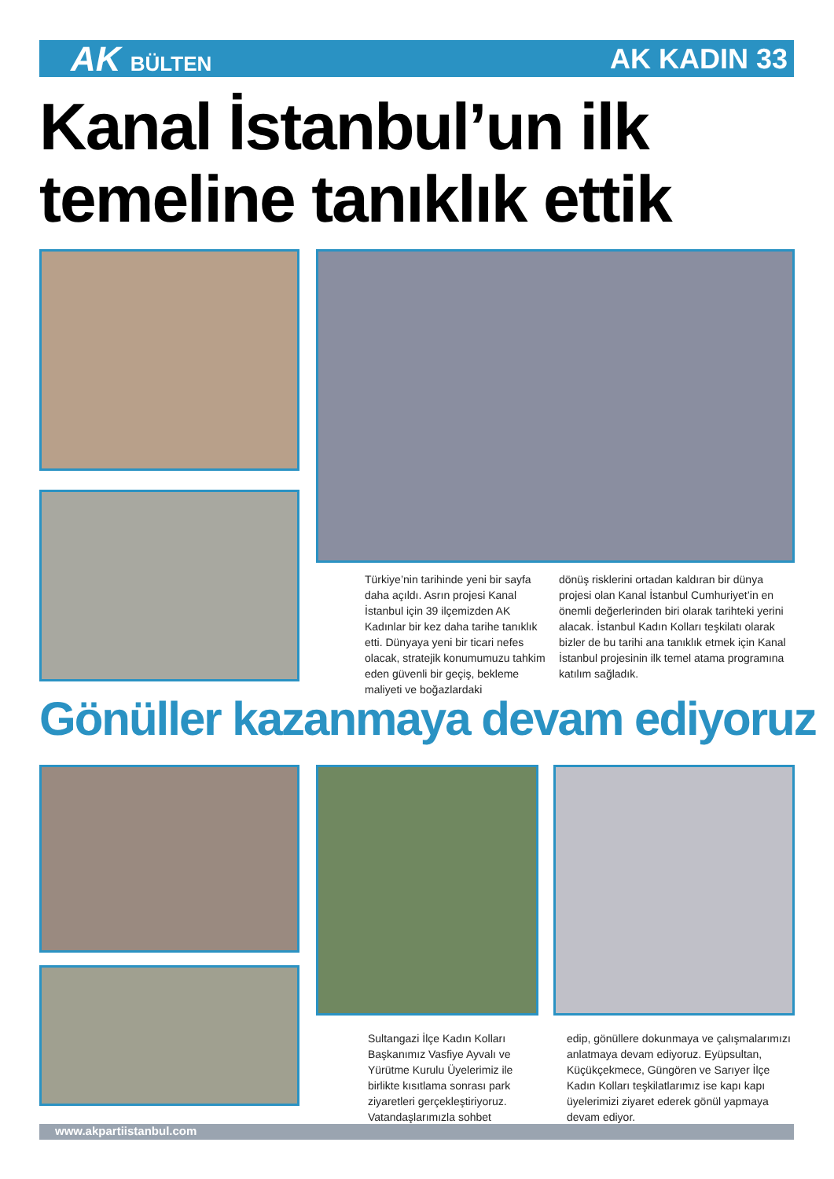AK BÜLTEN
AK KADIN 33
Kanal İstanbul’un ilk
temeline tanıklık ettik
Türkiye’nin tarihinde yeni bir sayfa daha açıldı. Asrın projesi Kanal İstanbul için 39 ilçemizden AK Kadınlar bir kez daha tarihe tanıklık etti. Dünyaya yeni bir ticari nefes olacak, stratejik konumumuzu tahkim eden güvenli bir geçiş, bekleme maliyeti ve boğazlardaki
dönüş risklerini ortadan kaldıran bir dünya projesi olan Kanal İstanbul Cumhuriyet’in en önemli değerlerinden biri olarak tarihteki yerini alacak. İstanbul Kadın Kolları teşkilatı olarak bizler de bu tarihi ana tanıklık etmek için Kanal İstanbul projesinin ilk temel atama programına katılım sağladık.
Gönüller kazanmaya devam ediyoruz
Sultangazi İlçe Kadın Kolları Başkanımız Vasfiye Ayvalı ve Yürütme Kurulu Üyelerimiz ile birlikte kısıtlama sonrası park ziyaretleri gerçekleştiriyoruz. Vatandaşlarımızla sohbet
edip, gönüllere dokunmaya ve çalışmalarımızı anlatmaya devam ediyoruz. Eyüpsultan, Küçükçekmece, Güngören ve Sarıyer İlçe Kadın Kolları teşkilatlarımız ise kapı kapı üyelerimizi ziyaret ederek gönül yapmaya devam ediyor.
www.akpartiistanbul.com